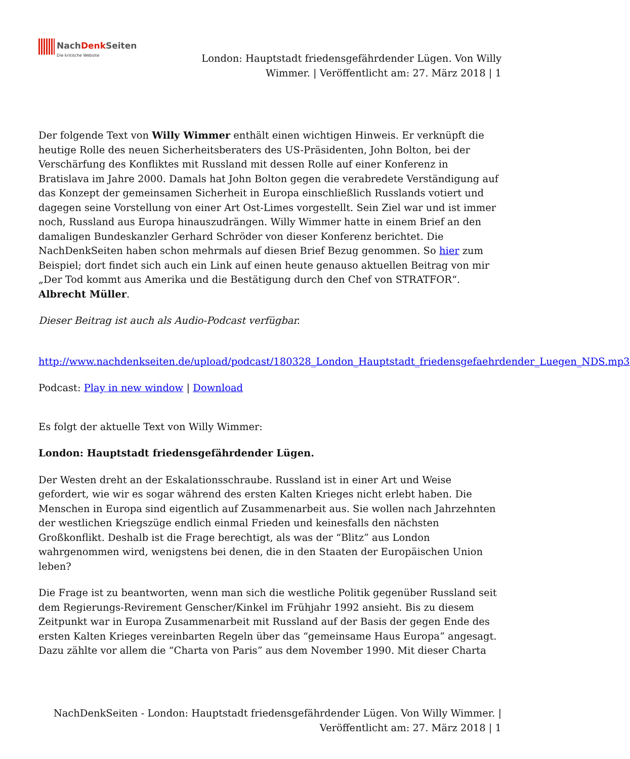NachDenk Seiten Die kritische Website
London: Hauptstadt friedensgefährdender Lügen. Von Willy Wimmer. | Veröffentlicht am: 27. März 2018 | 1
Der folgende Text von Willy Wimmer enthält einen wichtigen Hinweis. Er verknüpft die heutige Rolle des neuen Sicherheitsberaters des US-Präsidenten, John Bolton, bei der Verschärfung des Konfliktes mit Russland mit dessen Rolle auf einer Konferenz in Bratislava im Jahre 2000. Damals hat John Bolton gegen die verabredete Verständigung auf das Konzept der gemeinsamen Sicherheit in Europa einschließlich Russlands votiert und dagegen seine Vorstellung von einer Art Ost-Limes vorgestellt. Sein Ziel war und ist immer noch, Russland aus Europa hinauszudrängen. Willy Wimmer hatte in einem Brief an den damaligen Bundeskanzler Gerhard Schröder von dieser Konferenz berichtet. Die NachDenkSeiten haben schon mehrmals auf diesen Brief Bezug genommen. So hier zum Beispiel; dort findet sich auch ein Link auf einen heute genauso aktuellen Beitrag von mir „Der Tod kommt aus Amerika und die Bestätigung durch den Chef von STRATFOR“. Albrecht Müller.
Dieser Beitrag ist auch als Audio-Podcast verfügbar.
http://www.nachdenkseiten.de/upload/podcast/180328_London_Hauptstadt_friedensgefaehrdender_Luegen_NDS.mp3
Podcast: Play in new window | Download
Es folgt der aktuelle Text von Willy Wimmer:
London: Hauptstadt friedensgefährdender Lügen.
Der Westen dreht an der Eskalationsschraube. Russland ist in einer Art und Weise gefordert, wie wir es sogar während des ersten Kalten Krieges nicht erlebt haben. Die Menschen in Europa sind eigentlich auf Zusammenarbeit aus. Sie wollen nach Jahrzehnten der westlichen Kriegszüge endlich einmal Frieden und keinesfalls den nächsten Großkonflikt. Deshalb ist die Frage berechtigt, als was der “Blitz” aus London wahrgenommen wird, wenigstens bei denen, die in den Staaten der Europäischen Union leben?
Die Frage ist zu beantworten, wenn man sich die westliche Politik gegenüber Russland seit dem Regierungs-Revirement Genscher/Kinkel im Frühjahr 1992 ansieht. Bis zu diesem Zeitpunkt war in Europa Zusammenarbeit mit Russland auf der Basis der gegen Ende des ersten Kalten Krieges vereinbarten Regeln über das “gemeinsame Haus Europa” angesagt. Dazu zählte vor allem die “Charta von Paris” aus dem November 1990. Mit dieser Charta
NachDenkSeiten - London: Hauptstadt friedensgefährdender Lügen. Von Willy Wimmer. | Veröffentlicht am: 27. März 2018 | 1